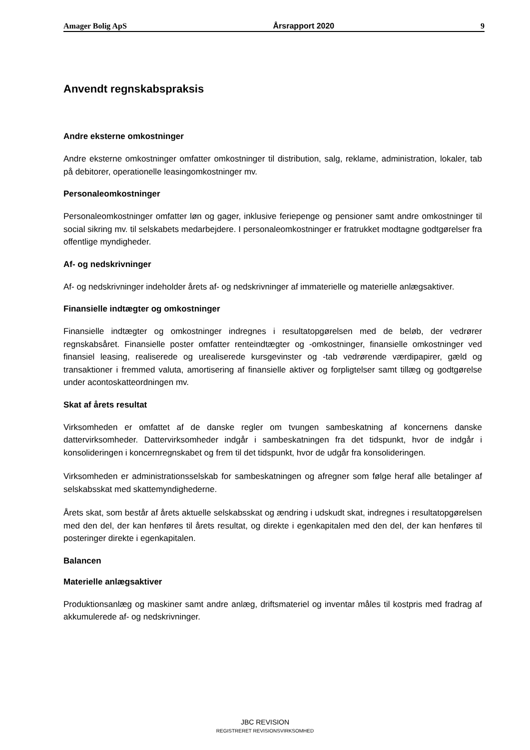Amager Bolig ApS Årsrapport 2020 9
Anvendt regnskabspraksis
Andre eksterne omkostninger
Andre eksterne omkostninger omfatter omkostninger til distribution, salg, reklame, administration, lokaler, tab på debitorer, operationelle leasingomkostninger mv.
Personaleomkostninger
Personaleomkostninger omfatter løn og gager, inklusive feriepenge og pensioner samt andre omkostninger til social sikring mv. til selskabets medarbejdere. I personaleomkostninger er fratrukket modtagne godtgørelser fra offentlige myndigheder.
Af- og nedskrivninger
Af- og nedskrivninger indeholder årets af- og nedskrivninger af immaterielle og materielle anlægsaktiver.
Finansielle indtægter og omkostninger
Finansielle indtægter og omkostninger indregnes i resultatopgørelsen med de beløb, der vedrører regnskabsåret. Finansielle poster omfatter renteindtægter og -omkostninger, finansielle omkostninger ved finansiel leasing, realiserede og urealiserede kursgevinster og -tab vedrørende værdipapirer, gæld og transaktioner i fremmed valuta, amortisering af finansielle aktiver og forpligtelser samt tillæg og godtgørelse under acontoskatteordningen mv.
Skat af årets resultat
Virksomheden er omfattet af de danske regler om tvungen sambeskatning af koncernens danske dattervirksomheder. Dattervirksomheder indgår i sambeskatningen fra det tidspunkt, hvor de indgår i konsolideringen i koncernregnskabet og frem til det tidspunkt, hvor de udgår fra konsolideringen.
Virksomheden er administrationsselskab for sambeskatningen og afregner som følge heraf alle betalinger af selskabsskat med skattemyndighederne.
Årets skat, som består af årets aktuelle selskabsskat og ændring i udskudt skat, indregnes i resultatopgørelsen med den del, der kan henføres til årets resultat, og direkte i egenkapitalen med den del, der kan henføres til posteringer direkte i egenkapitalen.
Balancen
Materielle anlægsaktiver
Produktionsanlæg og maskiner samt andre anlæg, driftsmateriel og inventar måles til kostpris med fradrag af akkumulerede af- og nedskrivninger.
JBC REVISION
REGISTRERET REVISIONSVIRKSOMHED